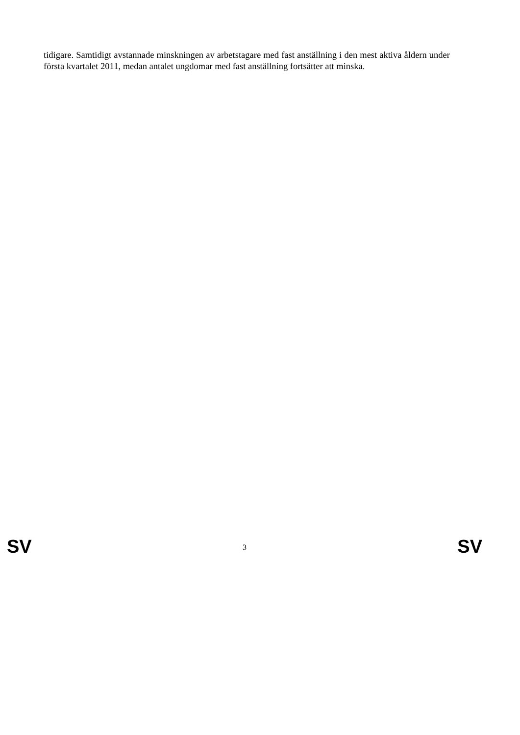tidigare. Samtidigt avstannade minskningen av arbetstagare med fast anställning i den mest aktiva åldern under första kvartalet 2011, medan antalet ungdomar med fast anställning fortsätter att minska.
SV 3 SV